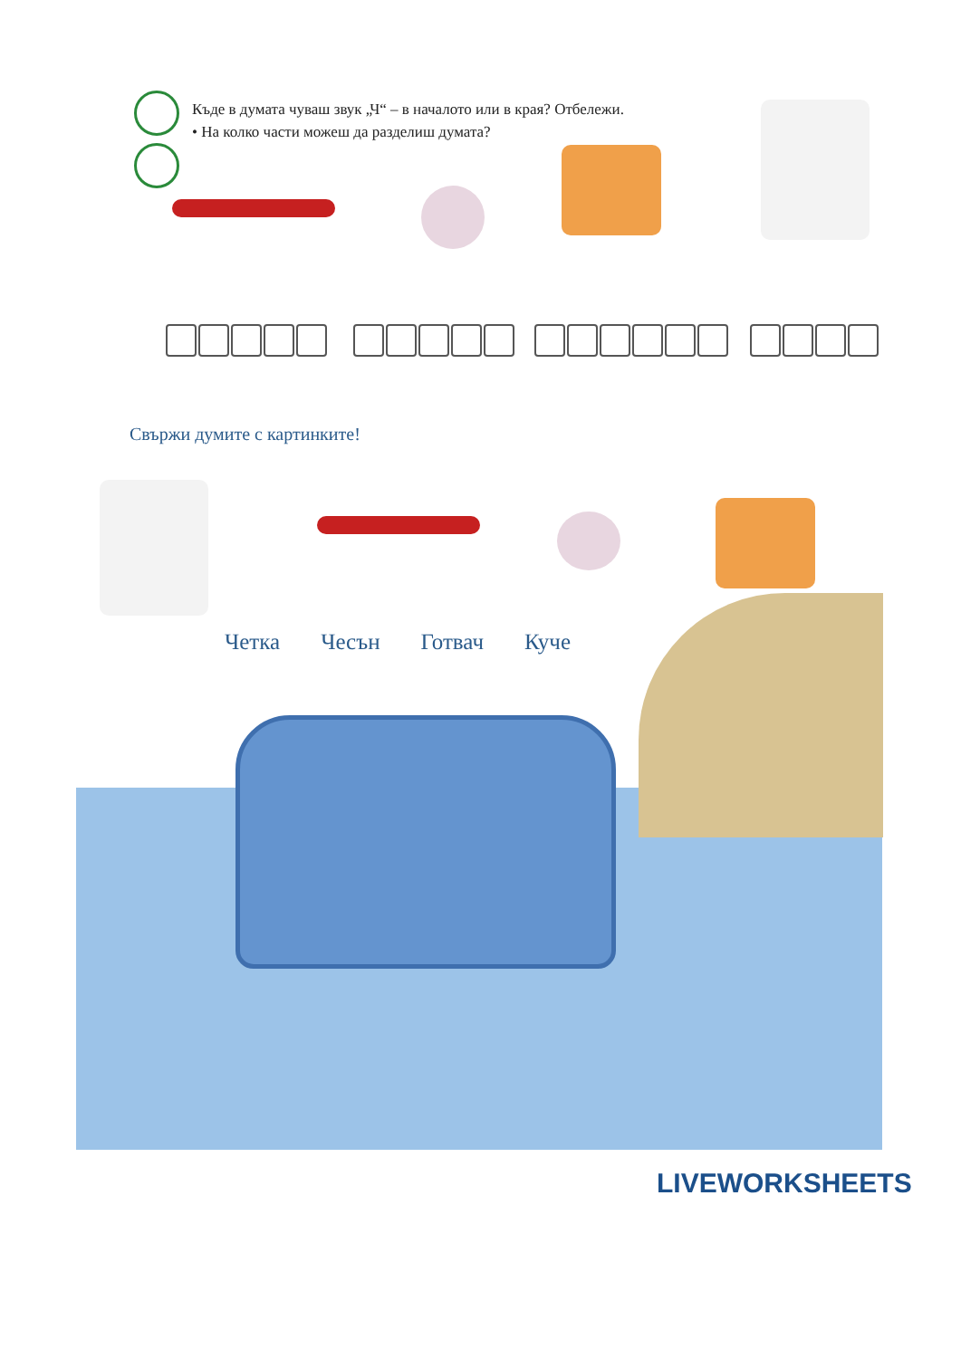Къде в думата чуваш звук „Ч“ – в началото или в края? Отбележи.
• На колко части можеш да разделиш думата?
Свържи думите с картинките!
Четка Чесън Готвач Куче
LIVEWORKSHEETS